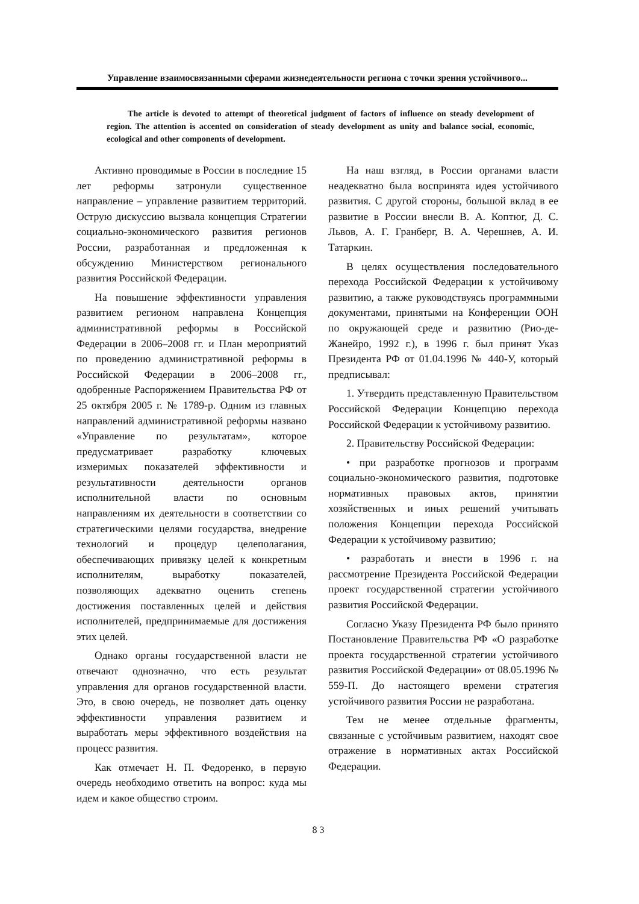Управление взаимосвязанными сферами жизнедеятельности региона с точки зрения устойчивого...
The article is devoted to attempt of theoretical judgment of factors of influence on steady development of region. The attention is accented on consideration of steady development as unity and balance social, economic, ecological and other components of development.
Активно проводимые в России в последние 15 лет реформы затронули существенное направление – управление развитием территорий. Острую дискуссию вызвала концепция Стратегии социально-экономического развития регионов России, разработанная и предложенная к обсуждению Министерством регионального развития Российской Федерации.
На повышение эффективности управления развитием регионом направлена Концепция административной реформы в Российской Федерации в 2006–2008 гг. и План мероприятий по проведению административной реформы в Российской Федерации в 2006–2008 гг., одобренные Распоряжением Правительства РФ от 25 октября 2005 г. № 1789-р. Одним из главных направлений административной реформы названо «Управление по результатам», которое предусматривает разработку ключевых измеримых показателей эффективности и результативности деятельности органов исполнительной власти по основным направлениям их деятельности в соответствии со стратегическими целями государства, внедрение технологий и процедур целеполагания, обеспечивающих привязку целей к конкретным исполнителям, выработку показателей, позволяющих адекватно оценить степень достижения поставленных целей и действия исполнителей, предпринимаемые для достижения этих целей.
Однако органы государственной власти не отвечают однозначно, что есть результат управления для органов государственной власти. Это, в свою очередь, не позволяет дать оценку эффективности управления развитием и выработать меры эффективного воздействия на процесс развития.
Как отмечает Н. П. Федоренко, в первую очередь необходимо ответить на вопрос: куда мы идем и какое общество строим.
На наш взгляд, в России органами власти неадекватно была воспринята идея устойчивого развития. С другой стороны, большой вклад в ее развитие в России внесли В. А. Коптюг, Д. С. Львов, А. Г. Гранберг, В. А. Черешнев, А. И. Татаркин.
В целях осуществления последовательного перехода Российской Федерации к устойчивому развитию, а также руководствуясь программными документами, принятыми на Конференции ООН по окружающей среде и развитию (Рио-де-Жанейро, 1992 г.), в 1996 г. был принят Указ Президента РФ от 01.04.1996 № 440-У, который предписывал:
1. Утвердить представленную Правительством Российской Федерации Концепцию перехода Российской Федерации к устойчивому развитию.
2. Правительству Российской Федерации:
• при разработке прогнозов и программ социально-экономического развития, подготовке нормативных правовых актов, принятии хозяйственных и иных решений учитывать положения Концепции перехода Российской Федерации к устойчивому развитию;
• разработать и внести в 1996 г. на рассмотрение Президента Российской Федерации проект государственной стратегии устойчивого развития Российской Федерации.
Согласно Указу Президента РФ было принято Постановление Правительства РФ «О разработке проекта государственной стратегии устойчивого развития Российской Федерации» от 08.05.1996 № 559-П. До настоящего времени стратегия устойчивого развития России не разработана.
Тем не менее отдельные фрагменты, связанные с устойчивым развитием, находят свое отражение в нормативных актах Российской Федерации.
83